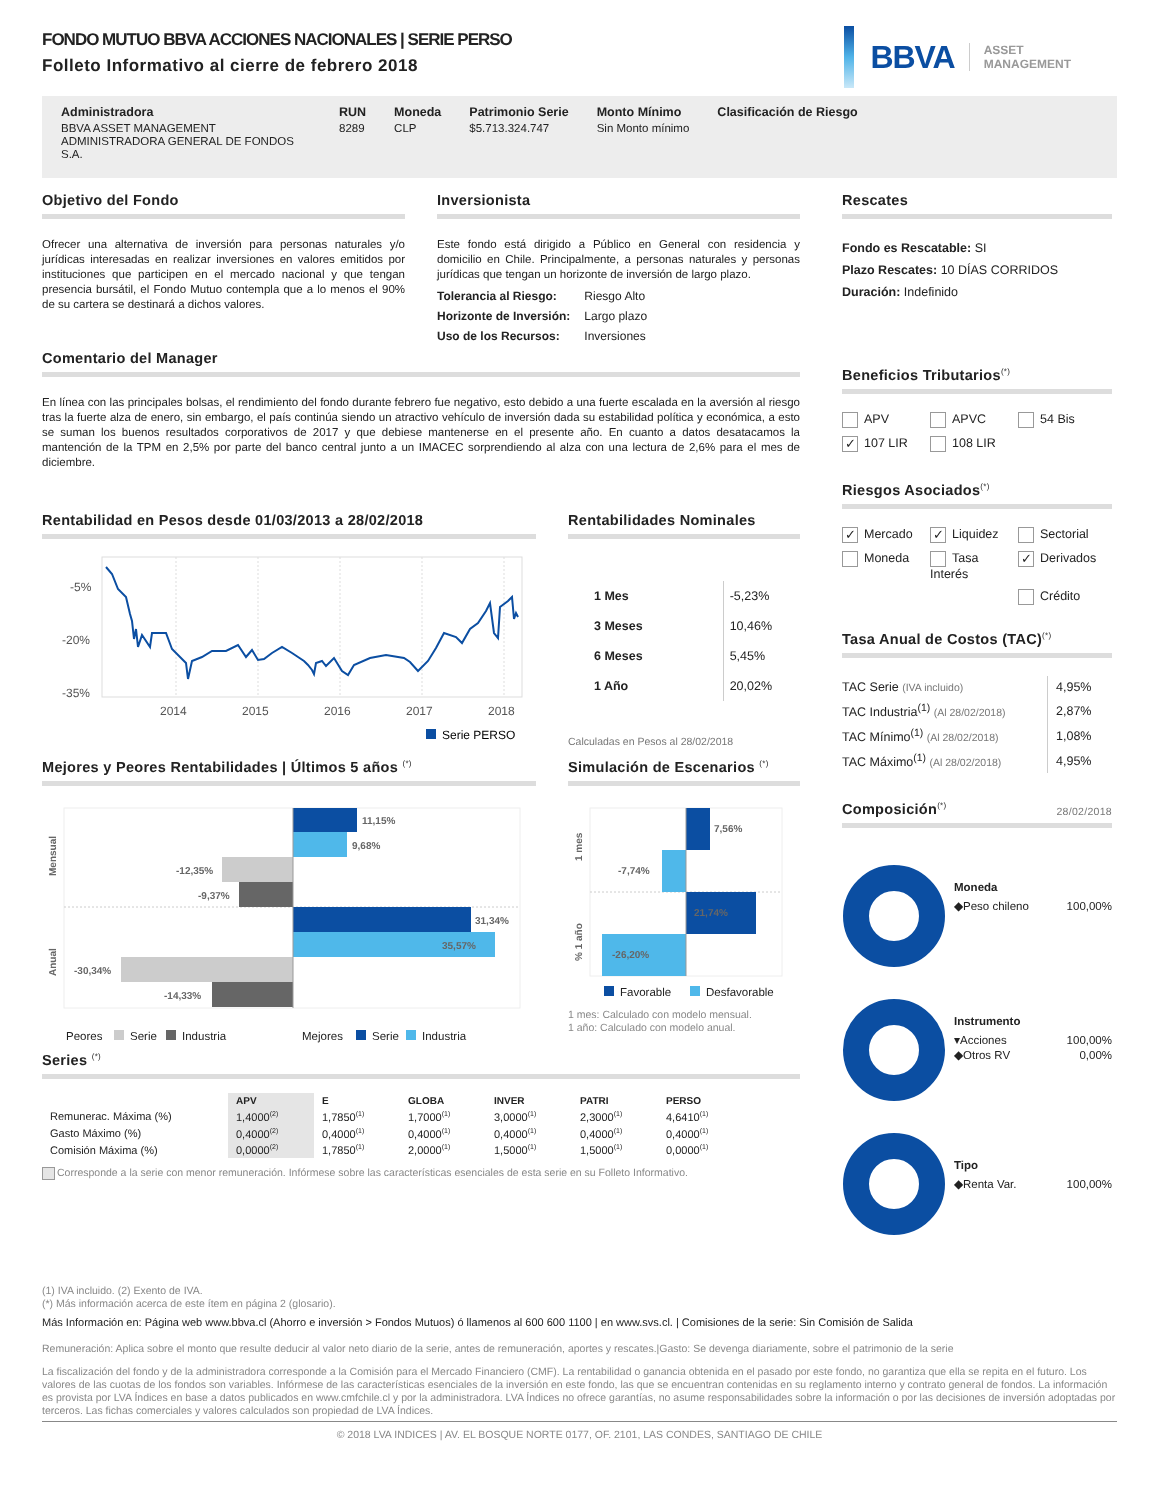FONDO MUTUO BBVA ACCIONES NACIONALES | SERIE PERSO
Folleto Informativo al cierre de febrero 2018
BBVA ASSET
MANAGEMENT
Administradora
BBVA ASSET MANAGEMENT ADMINISTRADORA GENERAL DE FONDOS S.A.
RUN
8289
Moneda
CLP
Patrimonio Serie
$5.713.324.747
Monto Mínimo
Sin Monto mínimo
Clasificación de Riesgo
Objetivo del Fondo
Ofrecer una alternativa de inversión para personas naturales y/o jurídicas interesadas en realizar inversiones en valores emitidos por instituciones que participen en el mercado nacional y que tengan presencia bursátil, el Fondo Mutuo contempla que a lo menos el 90% de su cartera se destinará a dichos valores.
Inversionista
Este fondo está dirigido a Público en General con residencia y domicilio en Chile. Principalmente, a personas naturales y personas jurídicas que tengan un horizonte de inversión de largo plazo.
| Tolerancia al Riesgo: | Riesgo Alto |
| Horizonte de Inversión: | Largo plazo |
| Uso de los Recursos: | Inversiones |
Comentario del Manager
En línea con las principales bolsas, el rendimiento del fondo durante febrero fue negativo, esto debido a una fuerte escalada en la aversión al riesgo tras la fuerte alza de enero, sin embargo, el país continúa siendo un atractivo vehículo de inversión dada su estabilidad política y económica, a esto se suman los buenos resultados corporativos de 2017 y que debiese mantenerse en el presente año. En cuanto a datos desatacamos la mantención de la TPM en 2,5% por parte del banco central junto a un IMACEC sorprendiendo al alza con una lectura de 2,6% para el mes de diciembre.
Rentabilidad en Pesos desde 01/03/2013 a 28/02/2018
-5%
-20%
-35%
2014
2015
2016
2017
2018
Serie PERSO
Rentabilidades Nominales
| 1 Mes | -5,23% |
| 3 Meses | 10,46% |
| 6 Meses | 5,45% |
| 1 Año | 20,02% |
Calculadas en Pesos al 28/02/2018
Mejores y Peores Rentabilidades | Últimos 5 años <sup>(*)</sup>
Mensual
Anual
11,15%
9,68%
-12,35%
-9,37%
31,34%
35,57%
-30,34%
-14,33%
Peores
Serie
Industria
Mejores
Serie
Industria
Simulación de Escenarios <sup>(*)</sup>
1 mes
% 1 año
7,56%
-7,74%
21,74%
-26,20%
Favorable
Desfavorable
1 mes: Calculado con modelo mensual.
1 año: Calculado con modelo anual.
Series <sup>(*)</sup>
| | APV | E | GLOBA | INVER | PATRI | PERSO |
| --- | --- | --- | --- | --- | --- | --- |
| Remunerac. Máxima (%) | 1,4000<sup>(2)</sup> | 1,7850<sup>(1)</sup> | 1,7000<sup>(1)</sup> | 3,0000<sup>(1)</sup> | 2,3000<sup>(1)</sup> | 4,6410<sup>(1)</sup> |
| Gasto Máximo (%) | 0,4000<sup>(2)</sup> | 0,4000<sup>(1)</sup> | 0,4000<sup>(1)</sup> | 0,4000<sup>(1)</sup> | 0,4000<sup>(1)</sup> | 0,4000<sup>(1)</sup> |
| Comisión Máxima (%) | 0,0000<sup>(2)</sup> | 1,7850<sup>(1)</sup> | 2,0000<sup>(1)</sup> | 1,5000<sup>(1)</sup> | 1,5000<sup>(1)</sup> | 0,0000<sup>(1)</sup> |
Corresponde a la serie con menor remuneración. Infórmese sobre las características esenciales de esta serie en su Folleto Informativo.
Rescates
Fondo es Rescatable: SI
Plazo Rescates: 10 DÍAS CORRIDOS
Duración: Indefinido
Beneficios Tributarios<sup>(*)</sup>
APV APVC 54 Bis ✓ 107 LIR 108 LIR
Riesgos Asociados<sup>(*)</sup>
✓ Mercado ✓ Liquidez Sectorial Moneda Tasa Interés ✓ Derivados Crédito
Tasa Anual de Costos (TAC)<sup>(*)</sup>
| TAC Serie (IVA incluido) | 4,95% |
| TAC Industria<sup>(1)</sup> (Al 28/02/2018) | 2,87% |
| TAC Mínimo<sup>(1)</sup> (Al 28/02/2018) | 1,08% |
| TAC Máximo<sup>(1)</sup> (Al 28/02/2018) | 4,95% |
Composición<sup>(*)</sup> 28/02/2018
Moneda
◆Peso chileno 100,00%
Instrumento
▾Acciones 100,00%
◆Otros RV 0,00%
Tipo
◆Renta Var. 100,00%
(1) IVA incluido. (2) Exento de IVA.
(*) Más información acerca de este ítem en página 2 (glosario).
Más Información en: Página web www.bbva.cl (Ahorro e inversión > Fondos Mutuos) ó llamenos al 600 600 1100 | en www.svs.cl. | Comisiones de la serie: Sin Comisión de Salida
Remuneración: Aplica sobre el monto que resulte deducir al valor neto diario de la serie, antes de remuneración, aportes y rescates.|Gasto: Se devenga diariamente, sobre el patrimonio de la serie
La fiscalización del fondo y de la administradora corresponde a la Comisión para el Mercado Financiero (CMF). La rentabilidad o ganancia obtenida en el pasado por este fondo, no garantiza que ella se repita en el futuro. Los valores de las cuotas de los fondos son variables. Infórmese de las características esenciales de la inversión en este fondo, las que se encuentran contenidas en su reglamento interno y contrato general de fondos. La información es provista por LVA Índices en base a datos publicados en www.cmfchile.cl y por la administradora. LVA Índices no ofrece garantías, no asume responsabilidades sobre la información o por las decisiones de inversión adoptadas por terceros. Las fichas comerciales y valores calculados son propiedad de LVA Índices.
© 2018 LVA INDICES | AV. EL BOSQUE NORTE 0177, OF. 2101, LAS CONDES, SANTIAGO DE CHILE